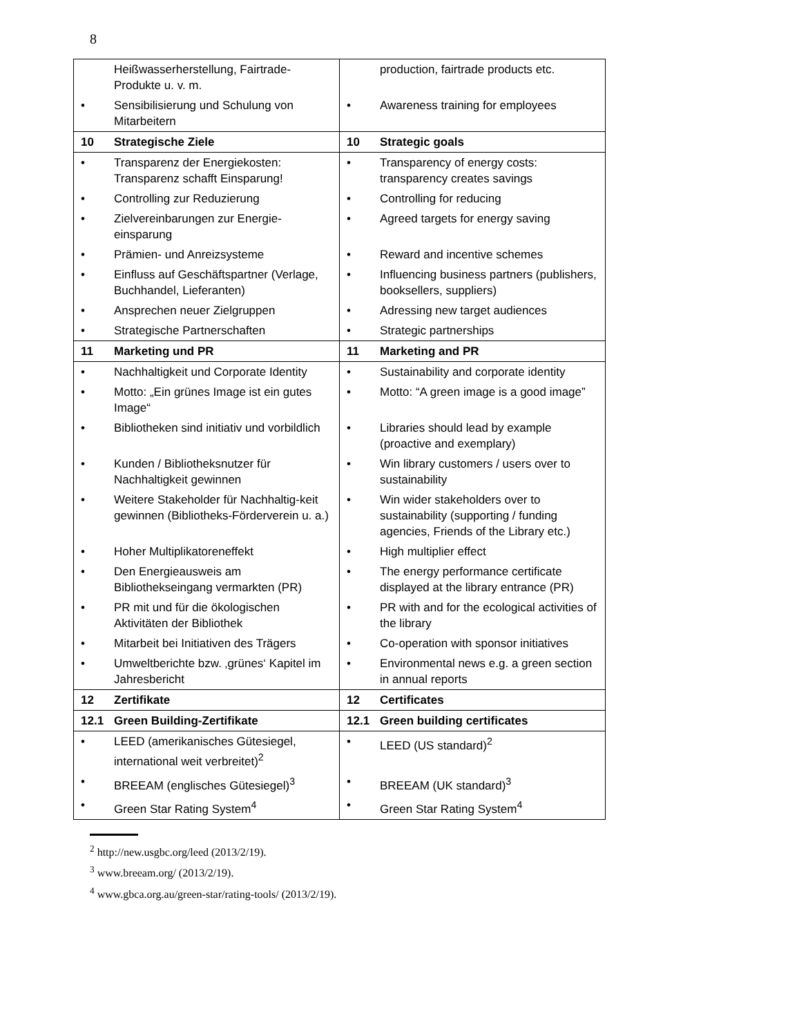8
| | Heißwasserherstellung, Fairtrade-Produkte u. v. m. | | production, fairtrade products etc. |
| • | Sensibilisierung und Schulung von Mitarbeitern | • | Awareness training for employees |
| 10 | Strategische Ziele | 10 | Strategic goals |
| • | Transparenz der Energiekosten: Transparenz schafft Einsparung! | • | Transparency of energy costs: transparency creates savings |
| • | Controlling zur Reduzierung | • | Controlling for reducing |
| • | Zielvereinbarungen zur Energie-einsparung | • | Agreed targets for energy saving |
| • | Prämien- und Anreizsysteme | • | Reward and incentive schemes |
| • | Einfluss auf Geschäftspartner (Verlage, Buchhandel, Lieferanten) | • | Influencing business partners (publishers, booksellers, suppliers) |
| • | Ansprechen neuer Zielgruppen | • | Adressing new target audiences |
| • | Strategische Partnerschaften | • | Strategic partnerships |
| 11 | Marketing und PR | 11 | Marketing and PR |
| • | Nachhaltigkeit und Corporate Identity | • | Sustainability and corporate identity |
| • | Motto: „Ein grünes Image ist ein gutes Image“ | • | Motto: “A green image is a good image” |
| • | Bibliotheken sind initiativ und vorbildlich | • | Libraries should lead by example (proactive and exemplary) |
| • | Kunden / Bibliotheksnutzer für Nachhaltigkeit gewinnen | • | Win library customers / users over to sustainability |
| • | Weitere Stakeholder für Nachhaltig-keit gewinnen (Bibliotheks-Förderverein u. a.) | • | Win wider stakeholders over to sustainability (supporting / funding agencies, Friends of the Library etc.) |
| • | Hoher Multiplikatoreneffekt | • | High multiplier effect |
| • | Den Energieausweis am Bibliothekseingang vermarkten (PR) | • | The energy performance certificate displayed at the library entrance (PR) |
| • | PR mit und für die ökologischen Aktivitäten der Bibliothek | • | PR with and for the ecological activities of the library |
| • | Mitarbeit bei Initiativen des Trägers | • | Co-operation with sponsor initiatives |
| • | Umweltberichte bzw. ‚grünes‘ Kapitel im Jahresbericht | • | Environmental news e.g. a green section in annual reports |
| 12 | Zertifikate | 12 | Certificates |
| 12.1 | Green Building-Zertifikate | 12.1 | Green building certificates |
| • | LEED (amerikanisches Gütesiegel, international weit verbreitet)<sup>2</sup> | • | LEED (US standard)<sup>2</sup> |
| • | BREEAM (englisches Gütesiegel)<sup>3</sup> | • | BREEAM (UK standard)<sup>3</sup> |
| • | Green Star Rating System<sup>4</sup> | • | Green Star Rating System<sup>4</sup> |
<sup>2</sup> http://new.usgbc.org/leed (2013/2/19).
<sup>3</sup> www.breeam.org/ (2013/2/19).
<sup>4</sup> www.gbca.org.au/green-star/rating-tools/ (2013/2/19).